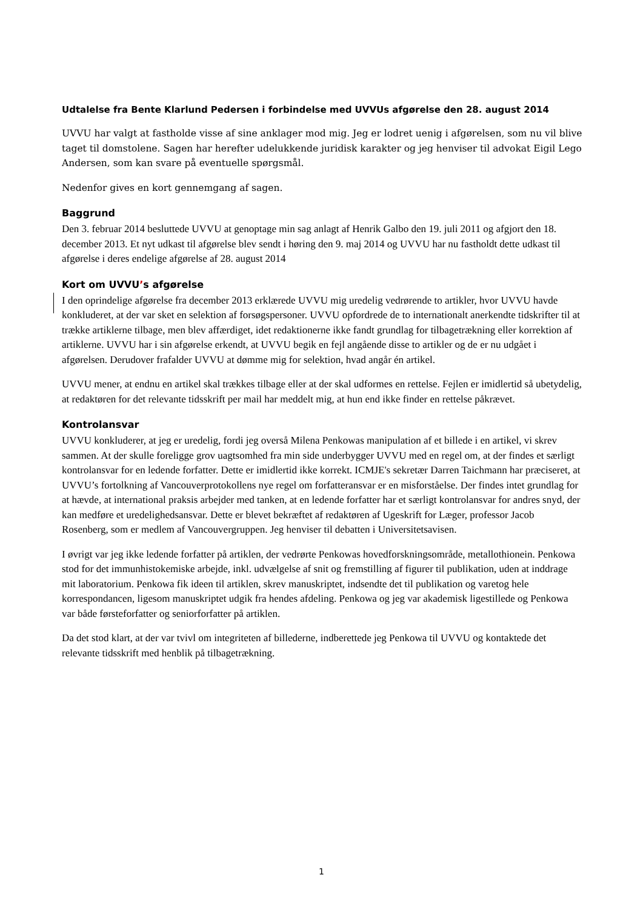Udtalelse fra Bente Klarlund Pedersen i forbindelse med UVVUs afgørelse den 28. august 2014
UVVU har valgt at fastholde visse af sine anklager mod mig. Jeg er lodret uenig i afgørelsen, som nu vil blive taget til domstolene. Sagen har herefter udelukkende juridisk karakter og jeg henviser til advokat Eigil Lego Andersen, som kan svare på eventuelle spørgsmål.
Nedenfor gives en kort gennemgang af sagen.
Baggrund
Den 3. februar 2014 besluttede UVVU at genoptage min sag anlagt af Henrik Galbo den 19. juli 2011 og afgjort den 18. december 2013. Et nyt udkast til afgørelse blev sendt i høring den 9. maj 2014 og UVVU har nu fastholdt dette udkast til afgørelse i deres endelige afgørelse af 28. august 2014
Kort om UVVU’s afgørelse
I den oprindelige afgørelse fra december 2013 erklærede UVVU mig uredelig vedrørende to artikler, hvor UVVU havde konkluderet, at der var sket en selektion af forsøgspersoner. UVVU opfordrede de to internationalt anerkendte tidskrifter til at trække artiklerne tilbage, men blev affærdiget, idet redaktionerne ikke fandt grundlag for tilbagetrækning eller korrektion af artiklerne. UVVU har i sin afgørelse erkendt, at UVVU begik en fejl angående disse to artikler og de er nu udgået i afgørelsen. Derudover frafalder UVVU at dømme mig for selektion, hvad angår én artikel.
UVVU mener, at endnu en artikel skal trækkes tilbage eller at der skal udformes en rettelse. Fejlen er imidlertid så ubetydelig, at redaktøren for det relevante tidsskrift per mail har meddelt mig, at hun end ikke finder en rettelse påkrævet.
Kontrolansvar
UVVU konkluderer, at jeg er uredelig, fordi jeg overså Milena Penkowas manipulation af et billede i en artikel, vi skrev sammen. At der skulle foreligge grov uagtsomhed fra min side underbygger UVVU med en regel om, at der findes et særligt kontrolansvar for en ledende forfatter. Dette er imidlertid ikke korrekt. ICMJE's sekretær Darren Taichmann har præciseret, at UVVU’s fortolkning af Vancouverprotokollens nye regel om forfatteransvar er en misforståelse. Der findes intet grundlag for at hævde, at international praksis arbejder med tanken, at en ledende forfatter har et særligt kontrolansvar for andres snyd, der kan medføre et uredelighedsansvar. Dette er blevet bekræftet af redaktøren af Ugeskrift for Læger, professor Jacob Rosenberg, som er medlem af Vancouvergruppen. Jeg henviser til debatten i Universitetsavisen.
I øvrigt var jeg ikke ledende forfatter på artiklen, der vedrørte Penkowas hovedforskningsområde, metallothionein. Penkowa stod for det immunhistokemiske arbejde, inkl. udvælgelse af snit og fremstilling af figurer til publikation, uden at inddrage mit laboratorium. Penkowa fik ideen til artiklen, skrev manuskriptet, indsendte det til publikation og varetog hele korrespondancen, ligesom manuskriptet udgik fra hendes afdeling. Penkowa og jeg var akademisk ligestillede og Penkowa var både førsteforfatter og seniorforfatter på artiklen.
Da det stod klart, at der var tvivl om integriteten af billederne, indberettede jeg Penkowa til UVVU og kontaktede det relevante tidsskrift med henblik på tilbagetrækning.
1